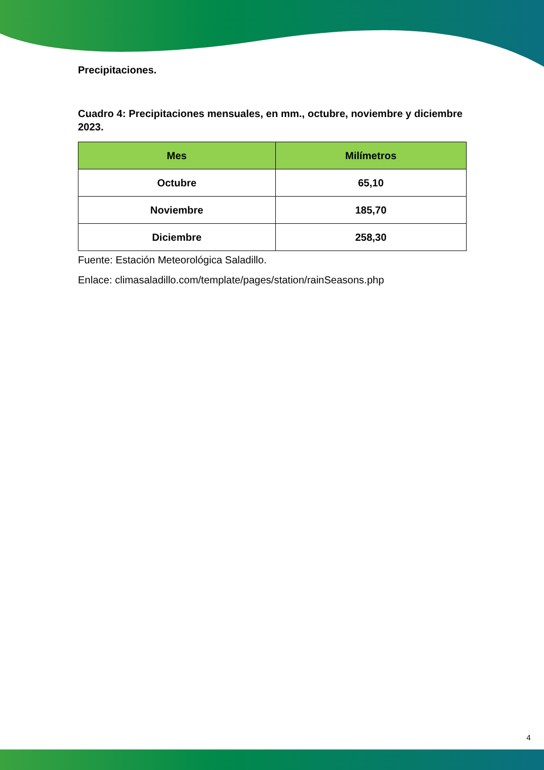Precipitaciones.
Cuadro 4: Precipitaciones mensuales, en mm., octubre, noviembre y diciembre 2023.
| Mes | Milímetros |
| --- | --- |
| Octubre | 65,10 |
| Noviembre | 185,70 |
| Diciembre | 258,30 |
Fuente: Estación Meteorológica Saladillo.
Enlace: climasaladillo.com/template/pages/station/rainSeasons.php
4